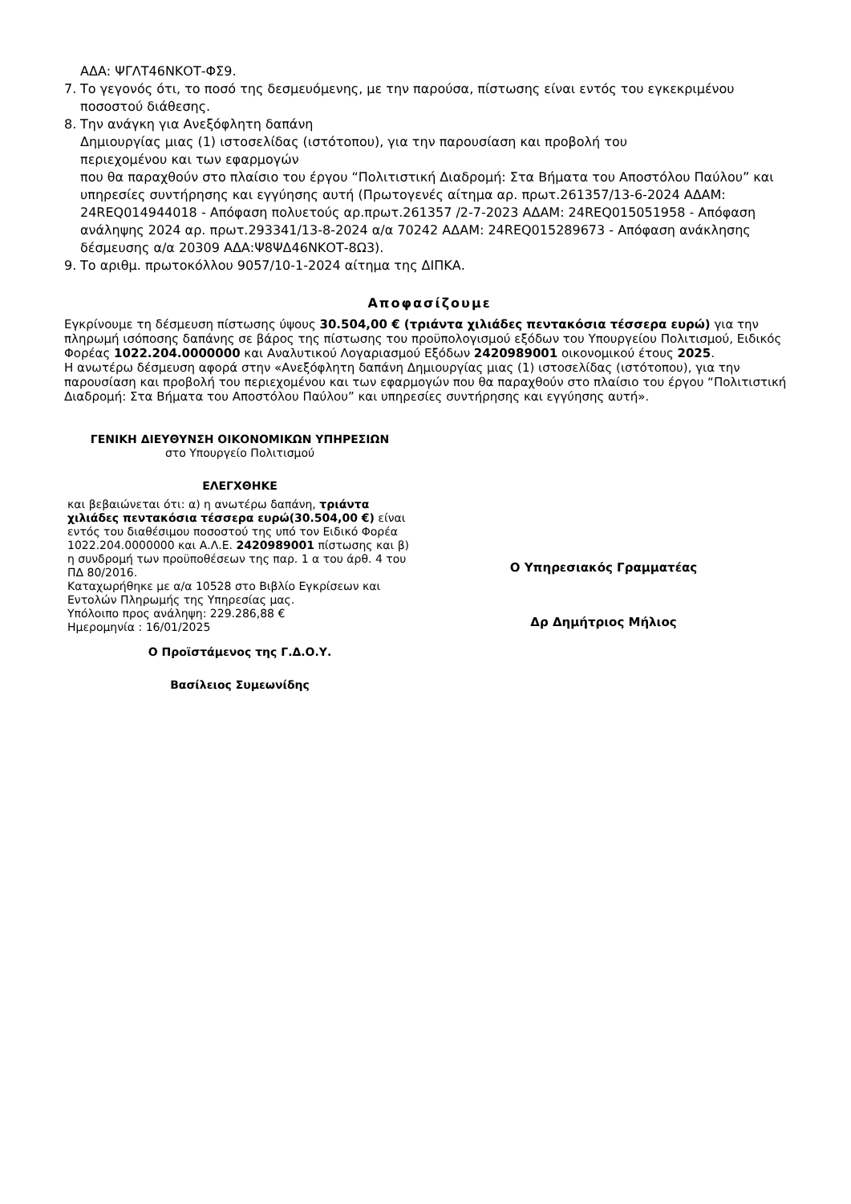ΑΔΑ: ΨΓΛΤ46ΝΚΟΤ-ΦΣ9.
7. Το γεγονός ότι, το ποσό της δεσμευόμενης, με την παρούσα, πίστωσης είναι εντός του εγκεκριμένου ποσοστού διάθεσης.
8. Την ανάγκη για Ανεξόφλητη δαπάνη
Δημιουργίας μιας (1) ιστοσελίδας (ιστότοπου), για την παρουσίαση και προβολή του
περιεχομένου και των εφαρμογών
που θα παραχθούν στο πλαίσιο του έργου “Πολιτιστική Διαδρομή: Στα Βήματα του Αποστόλου Παύλου” και υπηρεσίες συντήρησης και εγγύησης αυτή (Πρωτογενές αίτημα αρ. πρωτ.261357/13-6-2024 ΑΔΑΜ: 24REQ014944018 - Απόφαση πολυετούς αρ.πρωτ.261357 /2-7-2023 ΑΔΑΜ: 24REQ015051958 - Απόφαση ανάληψης 2024 αρ. πρωτ.293341/13-8-2024 α/α 70242 ΑΔΑΜ: 24REQ015289673 - Απόφαση ανάκλησης δέσμευσης α/α 20309 ΑΔΑ:Ψ8ΨΔ46ΝΚΟΤ-8Ω3).
9. Το αριθμ. πρωτοκόλλου 9057/10-1-2024 αίτημα της ΔΙΠΚΑ.
Αποφασίζουμε
Εγκρίνουμε τη δέσμευση πίστωσης ύψους 30.504,00 € (τριάντα χιλιάδες πεντακόσια τέσσερα ευρώ) για την πληρωμή ισόποσης δαπάνης σε βάρος της πίστωσης του προϋπολογισμού εξόδων του Υπουργείου Πολιτισμού, Ειδικός Φορέας 1022.204.0000000 και Αναλυτικού Λογαριασμού Εξόδων 2420989001 οικονομικού έτους 2025.
Η ανωτέρω δέσμευση αφορά στην «Ανεξόφλητη δαπάνη Δημιουργίας μιας (1) ιστοσελίδας (ιστότοπου), για την παρουσίαση και προβολή του περιεχομένου και των εφαρμογών που θα παραχθούν στο πλαίσιο του έργου “Πολιτιστική Διαδρομή: Στα Βήματα του Αποστόλου Παύλου” και υπηρεσίες συντήρησης και εγγύησης αυτή».
ΓΕΝΙΚΗ ΔΙΕΥΘΥΝΣΗ ΟΙΚΟΝΟΜΙΚΩΝ ΥΠΗΡΕΣΙΩΝ
στο Υπουργείο Πολιτισμού
ΕΛΕΓΧΘΗΚΕ
και βεβαιώνεται ότι: α) η ανωτέρω δαπάνη, τριάντα χιλιάδες πεντακόσια τέσσερα ευρώ(30.504,00 €) είναι εντός του διαθέσιμου ποσοστού της υπό τον Ειδικό Φορέα 1022.204.0000000 και Α.Λ.Ε. 2420989001 πίστωσης και β) η συνδρομή των προϋποθέσεων της παρ. 1 α του άρθ. 4 του ΠΔ 80/2016.
Καταχωρήθηκε με α/α 10528 στο Βιβλίο Εγκρίσεων και Εντολών Πληρωμής της Υπηρεσίας μας.
Υπόλοιπο προς ανάληψη: 229.286,88 €
Ημερομηνία : 16/01/2025
Ο Προϊστάμενος της Γ.Δ.Ο.Υ.
Βασίλειος Συμεωνίδης
Ο Υπηρεσιακός Γραμματέας
Δρ Δημήτριος Μήλιος